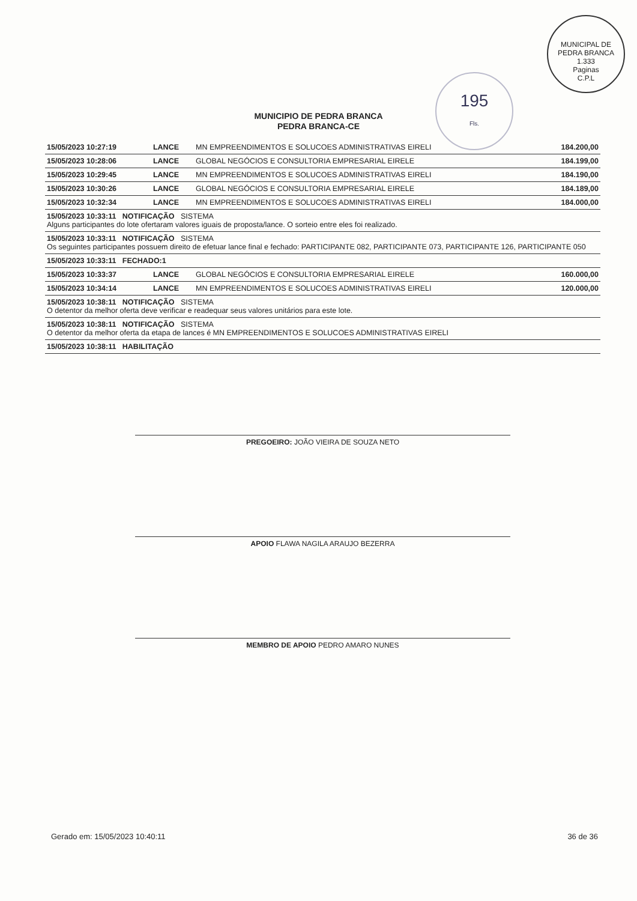MUNICIPAL DE PEDRA BRANCA
1.333
Paginas
C.P.L
195
Fls.
MUNICIPIO DE PEDRA BRANCA
PEDRA BRANCA-CE
| 15/05/2023 10:27:19 | LANCE | MN EMPREENDIMENTOS E SOLUCOES ADMINISTRATIVAS EIRELI | 184.200,00 |
| 15/05/2023 10:28:06 | LANCE | GLOBAL NEGÓCIOS E CONSULTORIA EMPRESARIAL EIRELE | 184.199,00 |
| 15/05/2023 10:29:45 | LANCE | MN EMPREENDIMENTOS E SOLUCOES ADMINISTRATIVAS EIRELI | 184.190,00 |
| 15/05/2023 10:30:26 | LANCE | GLOBAL NEGÓCIOS E CONSULTORIA EMPRESARIAL EIRELE | 184.189,00 |
| 15/05/2023 10:32:34 | LANCE | MN EMPREENDIMENTOS E SOLUCOES ADMINISTRATIVAS EIRELI | 184.000,00 |
| 15/05/2023 10:33:11 NOTIFICAÇÃO SISTEMA Alguns participantes do lote ofertaram valores iguais de proposta/lance. O sorteio entre eles foi realizado. | | | |
| 15/05/2023 10:33:11 NOTIFICAÇÃO SISTEMA Os seguintes participantes possuem direito de efetuar lance final e fechado: PARTICIPANTE 082, PARTICIPANTE 073, PARTICIPANTE 126, PARTICIPANTE 050 | | | |
| 15/05/2023 10:33:11 FECHADO:1 | | | |
| 15/05/2023 10:33:37 | LANCE | GLOBAL NEGÓCIOS E CONSULTORIA EMPRESARIAL EIRELE | 160.000,00 |
| 15/05/2023 10:34:14 | LANCE | MN EMPREENDIMENTOS E SOLUCOES ADMINISTRATIVAS EIRELI | 120.000,00 |
| 15/05/2023 10:38:11 NOTIFICAÇÃO SISTEMA O detentor da melhor oferta deve verificar e readequar seus valores unitários para este lote. | | | |
| 15/05/2023 10:38:11 NOTIFICAÇÃO SISTEMA O detentor da melhor oferta da etapa de lances é MN EMPREENDIMENTOS E SOLUCOES ADMINISTRATIVAS EIRELI | | | |
| 15/05/2023 10:38:11 HABILITAÇÃO | | | |
PREGOEIRO: JOÃO VIEIRA DE SOUZA NETO
APOIO FLAWA NAGILA ARAUJO BEZERRA
MEMBRO DE APOIO PEDRO AMARO NUNES
Gerado em: 15/05/2023 10:40:11 36 de 36